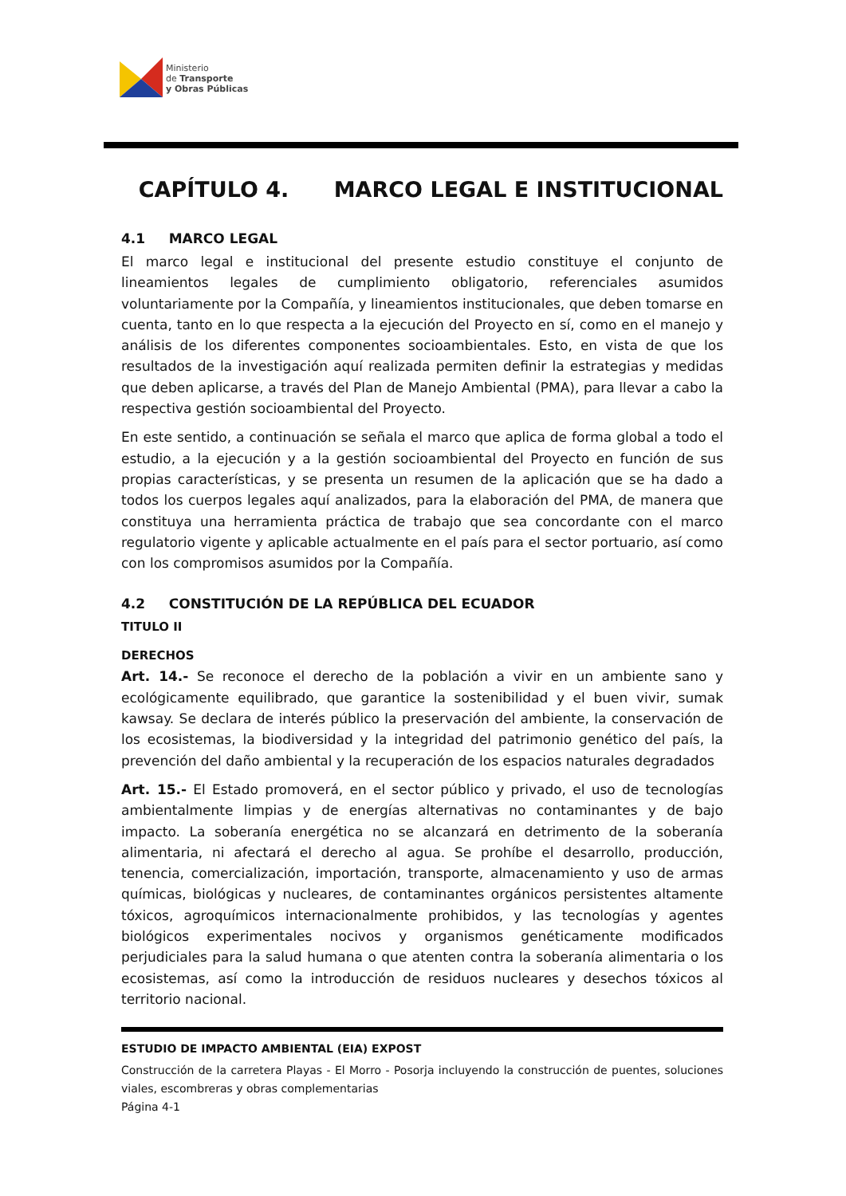Ministerio
de Transporte
y Obras Públicas
CAPÍTULO 4. MARCO LEGAL E INSTITUCIONAL
4.1 MARCO LEGAL
El marco legal e institucional del presente estudio constituye el conjunto de lineamientos legales de cumplimiento obligatorio, referenciales asumidos voluntariamente por la Compañía, y lineamientos institucionales, que deben tomarse en cuenta, tanto en lo que respecta a la ejecución del Proyecto en sí, como en el manejo y análisis de los diferentes componentes socioambientales. Esto, en vista de que los resultados de la investigación aquí realizada permiten definir la estrategias y medidas que deben aplicarse, a través del Plan de Manejo Ambiental (PMA), para llevar a cabo la respectiva gestión socioambiental del Proyecto.
En este sentido, a continuación se señala el marco que aplica de forma global a todo el estudio, a la ejecución y a la gestión socioambiental del Proyecto en función de sus propias características, y se presenta un resumen de la aplicación que se ha dado a todos los cuerpos legales aquí analizados, para la elaboración del PMA, de manera que constituya una herramienta práctica de trabajo que sea concordante con el marco regulatorio vigente y aplicable actualmente en el país para el sector portuario, así como con los compromisos asumidos por la Compañía.
4.2 CONSTITUCIÓN DE LA REPÚBLICA DEL ECUADOR
TITULO II
DERECHOS
Art. 14.- Se reconoce el derecho de la población a vivir en un ambiente sano y ecológicamente equilibrado, que garantice la sostenibilidad y el buen vivir, sumak kawsay. Se declara de interés público la preservación del ambiente, la conservación de los ecosistemas, la biodiversidad y la integridad del patrimonio genético del país, la prevención del daño ambiental y la recuperación de los espacios naturales degradados
Art. 15.- El Estado promoverá, en el sector público y privado, el uso de tecnologías ambientalmente limpias y de energías alternativas no contaminantes y de bajo impacto. La soberanía energética no se alcanzará en detrimento de la soberanía alimentaria, ni afectará el derecho al agua. Se prohíbe el desarrollo, producción, tenencia, comercialización, importación, transporte, almacenamiento y uso de armas químicas, biológicas y nucleares, de contaminantes orgánicos persistentes altamente tóxicos, agroquímicos internacionalmente prohibidos, y las tecnologías y agentes biológicos experimentales nocivos y organismos genéticamente modificados perjudiciales para la salud humana o que atenten contra la soberanía alimentaria o los ecosistemas, así como la introducción de residuos nucleares y desechos tóxicos al territorio nacional.
ESTUDIO DE IMPACTO AMBIENTAL (EIA) EXPOST
Construcción de la carretera Playas - El Morro - Posorja incluyendo la construcción de puentes, soluciones viales, escombreras y obras complementarias
Página 4-1